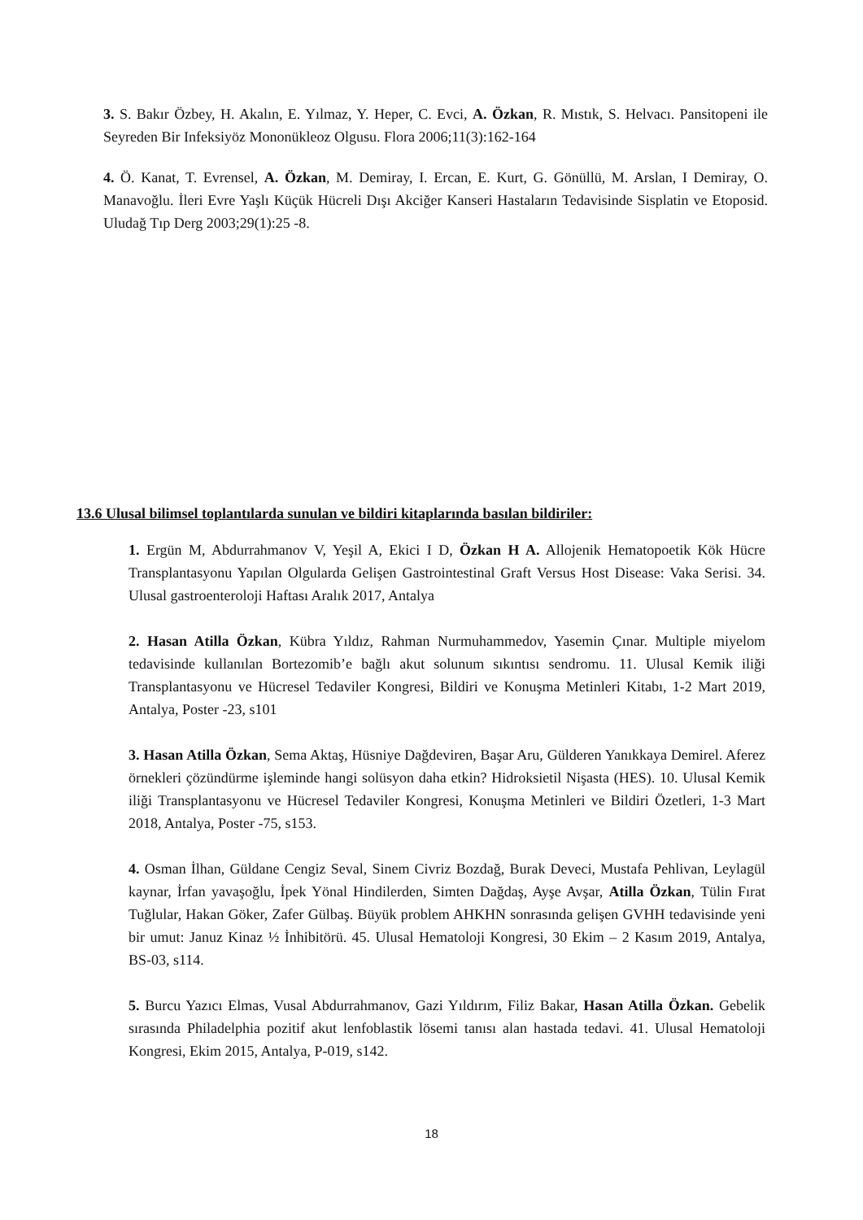3. S. Bakır Özbey, H. Akalın, E. Yılmaz, Y. Heper, C. Evci, A. Özkan, R. Mıstık, S. Helvacı. Pansitopeni ile Seyreden Bir Infeksiyöz Mononükleoz Olgusu. Flora 2006;11(3):162-164
4. Ö. Kanat, T. Evrensel, A. Özkan, M. Demiray, I. Ercan, E. Kurt, G. Gönüllü, M. Arslan, I Demiray, O. Manavoğlu. İleri Evre Yaşlı Küçük Hücreli Dışı Akciğer Kanseri Hastaların Tedavisinde Sisplatin ve Etoposid. Uludağ Tıp Derg 2003;29(1):25 -8.
13.6 Ulusal bilimsel toplantılarda sunulan ve bildiri kitaplarında basılan bildiriler:
1. Ergün M, Abdurrahmanov V, Yeşil A, Ekici I D, Özkan H A. Allojenik Hematopoetik Kök Hücre Transplantasyonu Yapılan Olgularda Gelişen Gastrointestinal Graft Versus Host Disease: Vaka Serisi. 34. Ulusal gastroenteroloji Haftası Aralık 2017, Antalya
2. Hasan Atilla Özkan, Kübra Yıldız, Rahman Nurmuhammedov, Yasemin Çınar. Multiple miyelom tedavisinde kullanılan Bortezomib’e bağlı akut solunum sıkıntısı sendromu. 11. Ulusal Kemik iliği Transplantasyonu ve Hücresel Tedaviler Kongresi, Bildiri ve Konuşma Metinleri Kitabı, 1-2 Mart 2019, Antalya, Poster -23, s101
3. Hasan Atilla Özkan, Sema Aktaş, Hüsniye Dağdeviren, Başar Aru, Gülderen Yanıkkaya Demirel. Aferez örnekleri çözündürme işleminde hangi solüsyon daha etkin? Hidroksietil Nişasta (HES). 10. Ulusal Kemik iliği Transplantasyonu ve Hücresel Tedaviler Kongresi, Konuşma Metinleri ve Bildiri Özetleri, 1-3 Mart 2018, Antalya, Poster -75, s153.
4. Osman İlhan, Güldane Cengiz Seval, Sinem Civriz Bozdağ, Burak Deveci, Mustafa Pehlivan, Leylagül kaynar, İrfan yavaşoğlu, İpek Yönal Hindilerden, Simten Dağdaş, Ayşe Avşar, Atilla Özkan, Tülin Fırat Tuğlular, Hakan Göker, Zafer Gülbaş. Büyük problem AHKHN sonrasında gelişen GVHH tedavisinde yeni bir umut: Januz Kinaz ½ İnhibitörü. 45. Ulusal Hematoloji Kongresi, 30 Ekim – 2 Kasım 2019, Antalya, BS-03, s114.
5. Burcu Yazıcı Elmas, Vusal Abdurrahmanov, Gazi Yıldırım, Filiz Bakar, Hasan Atilla Özkan. Gebelik sırasında Philadelphia pozitif akut lenfoblastik lösemi tanısı alan hastada tedavi. 41. Ulusal Hematoloji Kongresi, Ekim 2015, Antalya, P-019, s142.
18